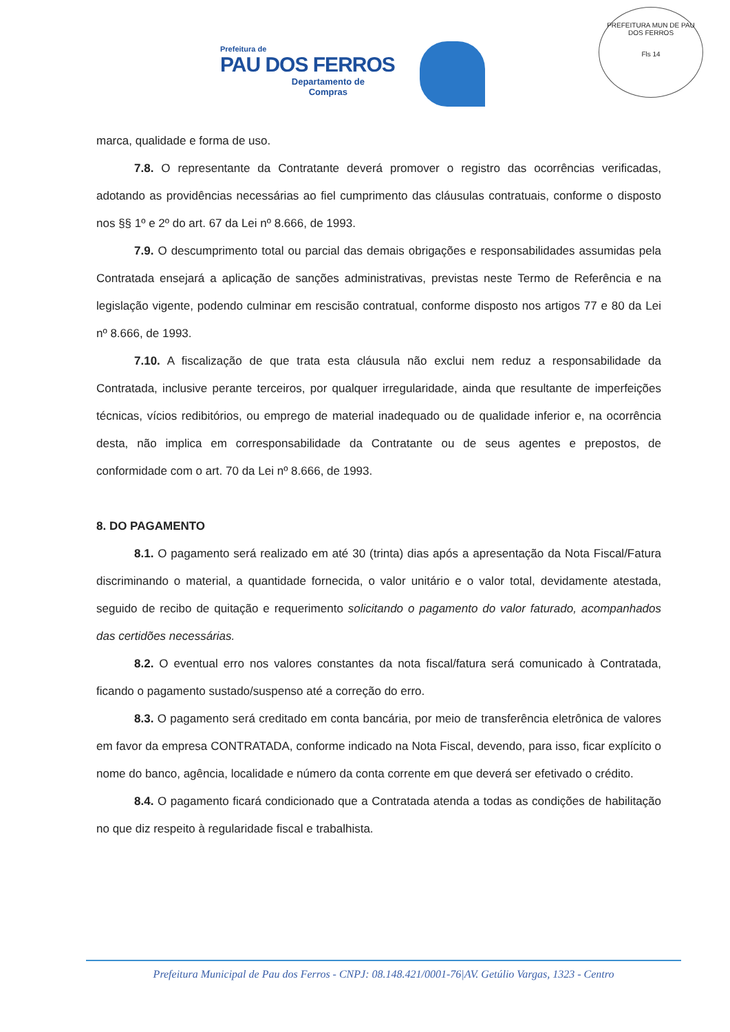Prefeitura de
PAU DOS FERROS
Departamento de
Compras
PREFEITURA MUN DE PAU DOS FERROS
Fls 14
marca, qualidade e forma de uso.
7.8. O representante da Contratante deverá promover o registro das ocorrências verificadas, adotando as providências necessárias ao fiel cumprimento das cláusulas contratuais, conforme o disposto nos §§ 1º e 2º do art. 67 da Lei nº 8.666, de 1993.
7.9. O descumprimento total ou parcial das demais obrigações e responsabilidades assumidas pela Contratada ensejará a aplicação de sanções administrativas, previstas neste Termo de Referência e na legislação vigente, podendo culminar em rescisão contratual, conforme disposto nos artigos 77 e 80 da Lei nº 8.666, de 1993.
7.10. A fiscalização de que trata esta cláusula não exclui nem reduz a responsabilidade da Contratada, inclusive perante terceiros, por qualquer irregularidade, ainda que resultante de imperfeições técnicas, vícios redibitórios, ou emprego de material inadequado ou de qualidade inferior e, na ocorrência desta, não implica em corresponsabilidade da Contratante ou de seus agentes e prepostos, de conformidade com o art. 70 da Lei nº 8.666, de 1993.
8. DO PAGAMENTO
8.1. O pagamento será realizado em até 30 (trinta) dias após a apresentação da Nota Fiscal/Fatura discriminando o material, a quantidade fornecida, o valor unitário e o valor total, devidamente atestada, seguido de recibo de quitação e requerimento solicitando o pagamento do valor faturado, acompanhados das certidões necessárias.
8.2. O eventual erro nos valores constantes da nota fiscal/fatura será comunicado à Contratada, ficando o pagamento sustado/suspenso até a correção do erro.
8.3. O pagamento será creditado em conta bancária, por meio de transferência eletrônica de valores em favor da empresa CONTRATADA, conforme indicado na Nota Fiscal, devendo, para isso, ficar explícito o nome do banco, agência, localidade e número da conta corrente em que deverá ser efetivado o crédito.
8.4. O pagamento ficará condicionado que a Contratada atenda a todas as condições de habilitação no que diz respeito à regularidade fiscal e trabalhista.
Prefeitura Municipal de Pau dos Ferros - CNPJ: 08.148.421/0001-76|AV. Getúlio Vargas, 1323 - Centro